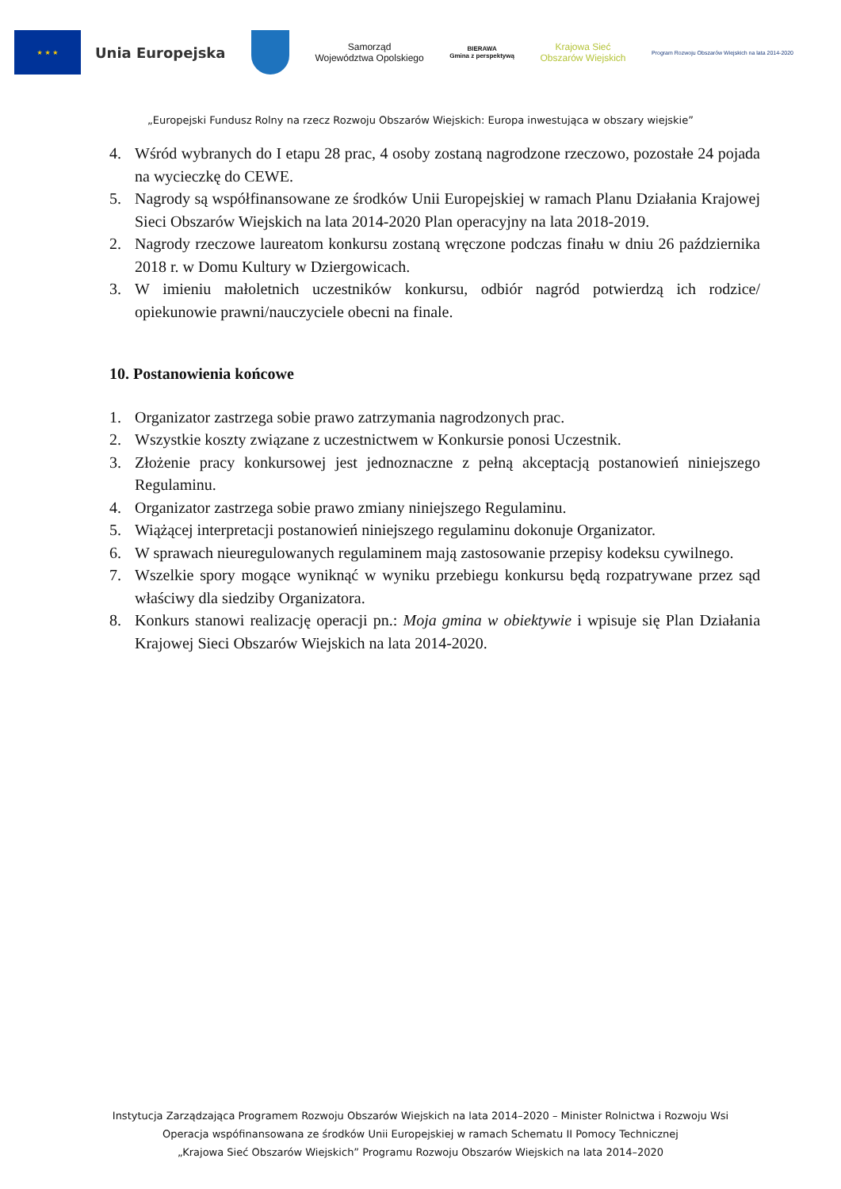★ ★ ★
Unia Europejska
Samorząd
Województwa Opolskiego
BIERAWA
Gmina z perspektywą
Krajowa Sieć
Obszarów Wiejskich
Program Rozwoju Obszarów Wiejskich na lata 2014-2020
„Europejski Fundusz Rolny na rzecz Rozwoju Obszarów Wiejskich: Europa inwestująca w obszary wiejskie”
4. Wśród wybranych do I etapu 28 prac, 4 osoby zostaną nagrodzone rzeczowo, pozostałe 24 pojada na wycieczkę do CEWE.
5. Nagrody są współfinansowane ze środków Unii Europejskiej w ramach Planu Działania Krajowej Sieci Obszarów Wiejskich na lata 2014-2020 Plan operacyjny na lata 2018-2019.
2. Nagrody rzeczowe laureatom konkursu zostaną wręczone podczas finału w dniu 26 października 2018 r. w Domu Kultury w Dziergowicach.
3. W imieniu małoletnich uczestników konkursu, odbiór nagród potwierdzą ich rodzice/ opiekunowie prawni/nauczyciele obecni na finale.
10. Postanowienia końcowe
1. Organizator zastrzega sobie prawo zatrzymania nagrodzonych prac.
2. Wszystkie koszty związane z uczestnictwem w Konkursie ponosi Uczestnik.
3. Złożenie pracy konkursowej jest jednoznaczne z pełną akceptacją postanowień niniejszego Regulaminu.
4. Organizator zastrzega sobie prawo zmiany niniejszego Regulaminu.
5. Wiążącej interpretacji postanowień niniejszego regulaminu dokonuje Organizator.
6. W sprawach nieuregulowanych regulaminem mają zastosowanie przepisy kodeksu cywilnego.
7. Wszelkie spory mogące wyniknąć w wyniku przebiegu konkursu będą rozpatrywane przez sąd właściwy dla siedziby Organizatora.
8. Konkurs stanowi realizację operacji pn.: Moja gmina w obiektywie i wpisuje się Plan Działania Krajowej Sieci Obszarów Wiejskich na lata 2014-2020.
Instytucja Zarządzająca Programem Rozwoju Obszarów Wiejskich na lata 2014–2020 – Minister Rolnictwa i Rozwoju Wsi
Operacja wspófinansowana ze środków Unii Europejskiej w ramach Schematu II Pomocy Technicznej
„Krajowa Sieć Obszarów Wiejskich” Programu Rozwoju Obszarów Wiejskich na lata 2014–2020